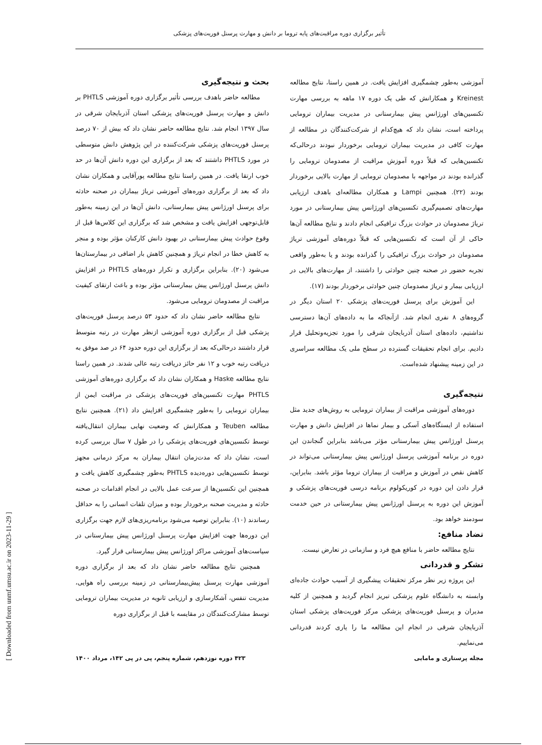تأثیر برگزاری دوره مراقبت‌های پایه تروما بر دانش و مهارت پرسنل فوریت‌های پزشکی
بحث و نتیجه‌گیری
مطالعه حاضر باهدف بررسی تأثیر برگزاری دوره آموزشی PHTLS بر دانش و مهارت پرسنل فوریت‌های پزشکی استان آذربایجان شرقی در سال ۱۳۹۷ انجام شد. نتایج مطالعه حاضر نشان داد که بیش از ۷۰ درصد پرسنل فوریت‌های پزشکی شرکت‌کننده در این پژوهش دانش متوسطی در مورد PHTLS داشتند که بعد از برگزاری این دوره دانش آن‌ها در حد خوب ارتقا یافت. در همین راستا نتایج مطالعه پورآقایی و همکاران نشان داد که بعد از برگزاری دوره‌های آموزشی تریاژ بیماران در صحنه حادثه برای پرسنل اورژانس پیش بیمارستانی، دانش آن‌ها در این زمینه به‌طور قابل‌توجهی افزایش یافت و مشخص شد که برگزاری این کلاس‌ها قبل از وقوع حوادث پیش بیمارستانی در بهبود دانش کارکنان مؤثر بوده و منجر به کاهش خطا در انجام تریاژ و همچنین کاهش بار اضافی در بیمارستان‌ها می‌شود (۲۰). بنابراین برگزاری و تکرار دوره‌های PHTLS در افزایش دانش پرسنل اورژانس پیش بیمارستانی مؤثر بوده و باعث ارتقای کیفیت مراقبت از مصدومان ترومایی می‌شود.
نتایج مطالعه حاضر نشان داد که حدود ۵۳ درصد پرسنل فوریت‌های پزشکی قبل از برگزاری دوره آموزشی ازنظر مهارت در رتبه متوسط قرار داشتند درحالی‌که بعد از برگزاری این دوره حدود ۶۴ در صد موفق به دریافت رتبه خوب و ۱۲ نفر حائز دریافت رتبه عالی شدند. در همین راستا نتایج مطالعه Haske و همکاران نشان داد که برگزاری دوره‌های آموزشی PHTLS مهارت تکنسین‌های فوریت‌های پزشکی در مراقبت ایمن از بیماران ترومایی را به‌طور چشمگیری افزایش داد (۲۱). همچنین نتایج مطالعه Teuben و همکارانش که وضعیت نهایی بیماران انتقال‌یافته توسط تکنسین‌های فوریت‌های پزشکی را در طول ۷ سال بررسی کرده است، نشان داد که مدت‌زمان انتقال بیماران به مرکز درمانی مجهز توسط تکنسین‌هایی دوره‌دیده PHTLS به‌طور چشمگیری کاهش یافت و همچنین این تکنسین‌ها از سرعت عمل بالایی در انجام اقدامات در صحنه حادثه و مدیریت صحنه برخوردار بوده و میزان تلفات انسانی را به حداقل رساندند (۱۰). بنابراین توصیه می‌شود برنامه‌ریزی‌های لازم جهت برگزاری این دوره‌ها جهت افزایش مهارت پرسنل اورژانس پیش بیمارستانی در سیاست‌های آموزشی مراکز اورژانس پیش بیمارستانی قرار گیرد.
همچنین نتایج مطالعه حاضر نشان داد که بعد از برگزاری دوره آموزشی مهارت پرسنل پیش‌بیمارستانی در زمینه بررسی راه هوایی، مدیریت تنفس، آشکارسازی و ارزیابی ثانویه در مدیریت بیماران ترومایی توسط مشارکت‌کنندگان در مقایسه با قبل از برگزاری دوره
آموزشی به‌طور چشمگیری افزایش یافت. در همین راستا، نتایج مطالعه Kreinest و همکارانش که طی یک دوره ۱۷ ماهه به بررسی مهارت تکنسین‌های اورژانس پیش بیمارستانی در مدیریت بیماران ترومایی پرداخته است، نشان داد که هیچ‌کدام از شرکت‌کنندگان در مطالعه از مهارت کافی در مدیریت بیماران ترومایی برخوردار نبودند درحالی‌که تکنسین‌هایی که قبلاً دوره آموزش مراقبت از مصدومان ترومایی را گذرانده بودند در مواجهه با مصدومان ترومایی از مهارت بالایی برخوردار بودند (۲۲). همچنین Lampi و همکاران مطالعه‌ای باهدف ارزیابی مهارت‌های تصمیم‌گیری تکنسین‌های اورژانس پیش بیمارستانی در مورد تریاژ مصدومان در حوادث بزرگ ترافیکی انجام دادند و نتایج مطالعه آن‌ها حاکی از آن است که تکنسین‌هایی که قبلاً دوره‌های آموزشی تریاژ مصدومان در حوادث بزرگ ترافیکی را گذرانده بودند و یا به‌طور واقعی تجربه حضور در صحنه چنین حوادثی را داشتند، از مهارت‌های بالایی در ارزیابی بیمار و تریاژ مصدومان چنین حوادثی برخوردار بودند (۱۷).
این آموزش برای پرسنل فوریت‌های پزشکی ۲۰ استان دیگر در گروه‌های ۸ نفری انجام شد. ازآنجاکه ما به داده‌های آن‌ها دسترسی نداشتیم، داده‌های استان آذربایجان شرقی را مورد تجزیه‌وتحلیل قرار دادیم. برای انجام تحقیقات گسترده در سطح ملی یک مطالعه سراسری در این زمینه پیشنهاد شده‌است.
نتیجه‌گیری
دوره‌های آموزشی مراقبت از بیماران ترومایی به روش‌های جدید مثل استفاده از ایستگاه‌های آسکی و بیمار نماها در افزایش دانش و مهارت پرسنل اورژانس پیش بیمارستانی مؤثر می‌باشد بنابراین گنجاندن این دوره در برنامه آموزشی پرسنل اورژانس پیش بیمارستانی می‌تواند در کاهش نقص در آموزش و مراقبت از بیماران تروما مؤثر باشد. بنابراین، قرار دادن این دوره در کوریکولوم برنامه درسی فوریت‌های پزشکی و آموزش این دوره به پرسنل اورژانس پیش بیمارستانی در حین خدمت سودمند خواهد بود.
تضاد منافع:
نتایج مطالعه حاضر با منافع هیچ فرد و سازمانی در تعارض نیست.
تشکر و قدردانی
این پروژه زیر نظر مرکز تحقیقات پیشگیری از آسیب حوادث جاده‌ای وابسته به دانشگاه علوم پزشکی تبریز انجام گردید و همچنین از کلیه مدیران و پرسنل فوریت‌های پزشکی مرکز فوریت‌های پزشکی استان آذربایجان شرقی در انجام این مطالعه ما را یاری کردند قدردانی می‌نماییم.
[ Downloaded from unmf.umsu.ac.ir on 2023-11-29 ]
۴۲۳ دوره نوزدهم، شماره پنجم، پی در پی ۱۴۲، مرداد ۱۴۰۰ مجله پرستاری و مامایی